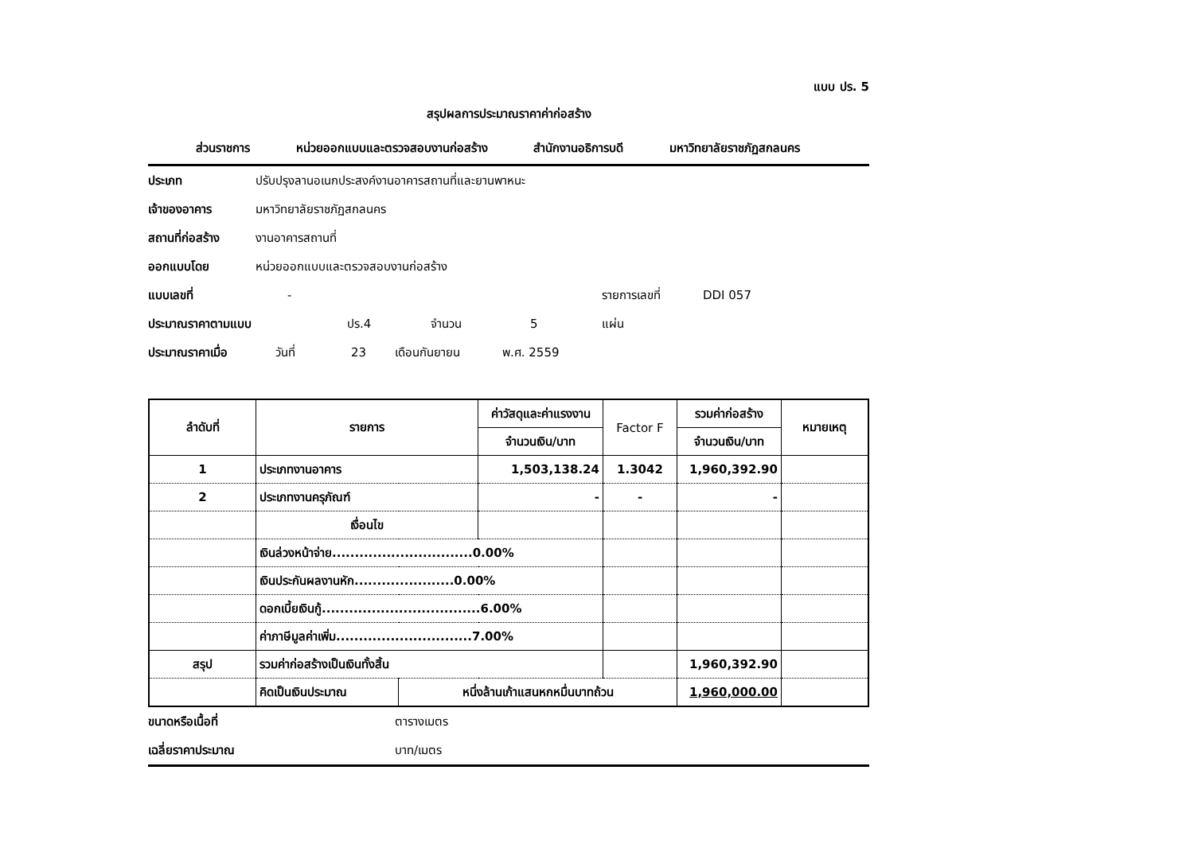แบบ ปร. 5
สรุปผลการประมาณราคาค่าก่อสร้าง
ส่วนราชการ หน่วยออกแบบและตรวจสอบงานก่อสร้าง สำนักงานอธิการบดี มหาวิทยาลัยราชภัฏสกลนคร
ประเภท ปรับปรุงลานอเนกประสงค์งานอาคารสถานที่และยานพาหนะ
เจ้าของอาคาร มหาวิทยาลัยราชภัฏสกลนคร
สถานที่ก่อสร้าง งานอาคารสถานที่
ออกแบบโดย หน่วยออกแบบและตรวจสอบงานก่อสร้าง
แบบเลขที่ - รายการเลขที่ DDI 057
ประมาณราคาตามแบบ ปร.4 จำนวน 5 แผ่น
ประมาณราคาเมื่อ วันที่ 23 เดือนกันยายน พ.ศ. 2559
| ลำดับที่ | รายการ | | ค่าวัสดุและค่าแรงงาน | Factor F | รวมค่าก่อสร้าง | หมายเหตุ |
| --- | --- | --- | --- | --- | --- | --- |
| | | | จำนวนเงิน/บาท | | จำนวนเงิน/บาท | |
| 1 | ประเภทงานอาคาร | | 1,503,138.24 | 1.3042 | 1,960,392.90 | |
| 2 | ประเภทงานครุภัณฑ์ | | - | - | - | |
| | เงื่อนไข | | | | | |
| | เงินล่วงหน้าจ่าย...............................0.00% | | | | | |
| | เงินประกันผลงานหัก......................0.00% | | | | | |
| | ดอกเบี้ยเงินกู้...................................6.00% | | | | | |
| | ค่าภาษีมูลค่าเพิ่ม..............................7.00% | | | | | |
| สรุป | รวมค่าก่อสร้างเป็นเงินทั้งสิ้น | | | | 1,960,392.90 | |
| | คิดเป็นเงินประมาณ | หนึ่งล้านเก้าแสนหกหมื่นบาทถ้วน | | | 1,960,000.00 | |
ขนาดหรือเนื้อที่ ตารางเมตร
เฉลี่ยราคาประมาณ บาท/เมตร